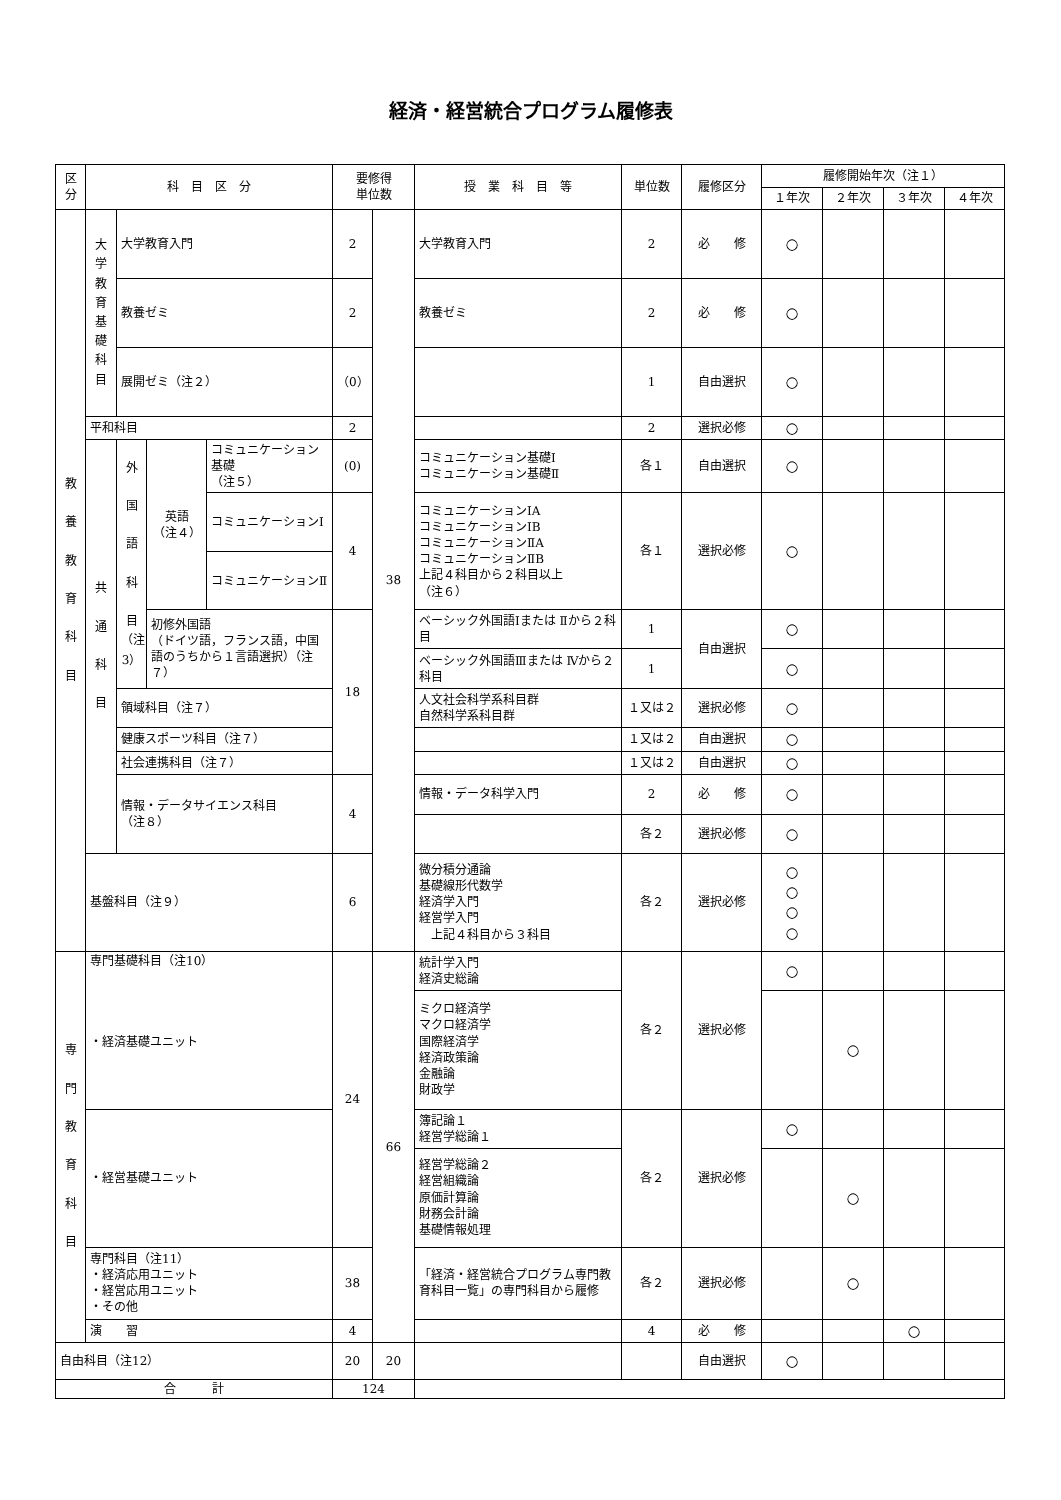経済・経営統合プログラム履修表
| 区 分 | 科 目 区 分 | | | | 要修得 単位数 | | 授 業 科 目 等 | 単位数 | 履修区分 | 履修開始年次（注１） | | | |
| --- | --- | --- | --- | --- | --- | --- | --- | --- | --- | --- | --- | --- | --- |
| | | | | | | | | | | １年次 | ２年次 | ３年次 | ４年次 |
| 教 養 教 育 科 目 | 大 学 教 育 基 礎 科 目 | 大学教育入門 | | | 2 | 38 | 大学教育入門 | 2 | 必 修 | ○ | | | |
| | | 教養ゼミ | | | 2 | | 教養ゼミ | 2 | 必 修 | ○ | | | |
| | | 展開ゼミ（注２） | | | （0） | | | 1 | 自由選択 | ○ | | | |
| | 平和科目 | | | | 2 | | | 2 | 選択必修 | ○ | | | |
| | 共 通 科 目 | 外 国 語 科 目 （注 3） | 英語 （注４） | コミュニケーション基礎 （注５） | (0) | | コミュニケーション基礎Ⅰ コミュニケーション基礎Ⅱ | 各１ | 自由選択 | ○ | | | |
| | | | | コミュニケーションⅠ | 4 | | コミュニケーションⅠA コミュニケーションⅠB コミュニケーションⅡA コミュニケーションⅡB 上記４科目から２科目以上 （注６） | 各１ | 選択必修 | ○ | | | |
| | | | | コミュニケーションⅡ | | | | | | | | | |
| | | | 初修外国語 （ドイツ語，フランス語，中国語のうちから１言語選択）（注７） | | 18 | | ベーシック外国語Ⅰまたは Ⅱから２科目 | 1 | 自由選択 | ○ | | | |
| | | | | | | | ベーシック外国語Ⅲまたは Ⅳから２科目 | 1 | | ○ | | | |
| | | 領域科目（注７） | | | | | 人文社会科学系科目群 自然科学系科目群 | １又は２ | 選択必修 | ○ | | | |
| | | 健康スポーツ科目（注７） | | | | | | １又は２ | 自由選択 | ○ | | | |
| | | 社会連携科目（注７） | | | | | | １又は２ | 自由選択 | ○ | | | |
| | | 情報・データサイエンス科目 （注８） | | | 4 | | 情報・データ科学入門 | 2 | 必 修 | ○ | | | |
| | | | | | | | | 各２ | 選択必修 | ○ | | | |
| | 基盤科目（注９） | | | | 6 | | 微分積分通論 基礎線形代数学 経済学入門 経営学入門 上記４科目から３科目 | 各２ | 選択必修 | ○ ○ ○ ○ | | | |
| 専 門 教 育 科 目 | 専門基礎科目（注10） ・経済基礎ユニット | | | | 24 | 66 | 統計学入門 経済史総論 | 各２ | 選択必修 | ○ | | | |
| | | | | | | | ミクロ経済学 マクロ経済学 国際経済学 経済政策論 金融論 財政学 | | | | ○ | | |
| | ・経営基礎ユニット | | | | | | 簿記論１ 経営学総論１ | 各２ | 選択必修 | ○ | | | |
| | | | | | | | 経営学総論２ 経営組織論 原価計算論 財務会計論 基礎情報処理 | | | | ○ | | |
| | 専門科目（注11） ・経済応用ユニット ・経営応用ユニット ・その他 | | | | 38 | | 「経済・経営統合プログラム専門教育科目一覧」の専門科目から履修 | 各２ | 選択必修 | | ○ | | |
| | 演 習 | | | | 4 | | | 4 | 必 修 | | | ○ | |
| 自由科目（注12） | | | | | 20 | 20 | | | 自由選択 | ○ | | | |
| 合 計 | | | | | 124 | | | | | | | | |